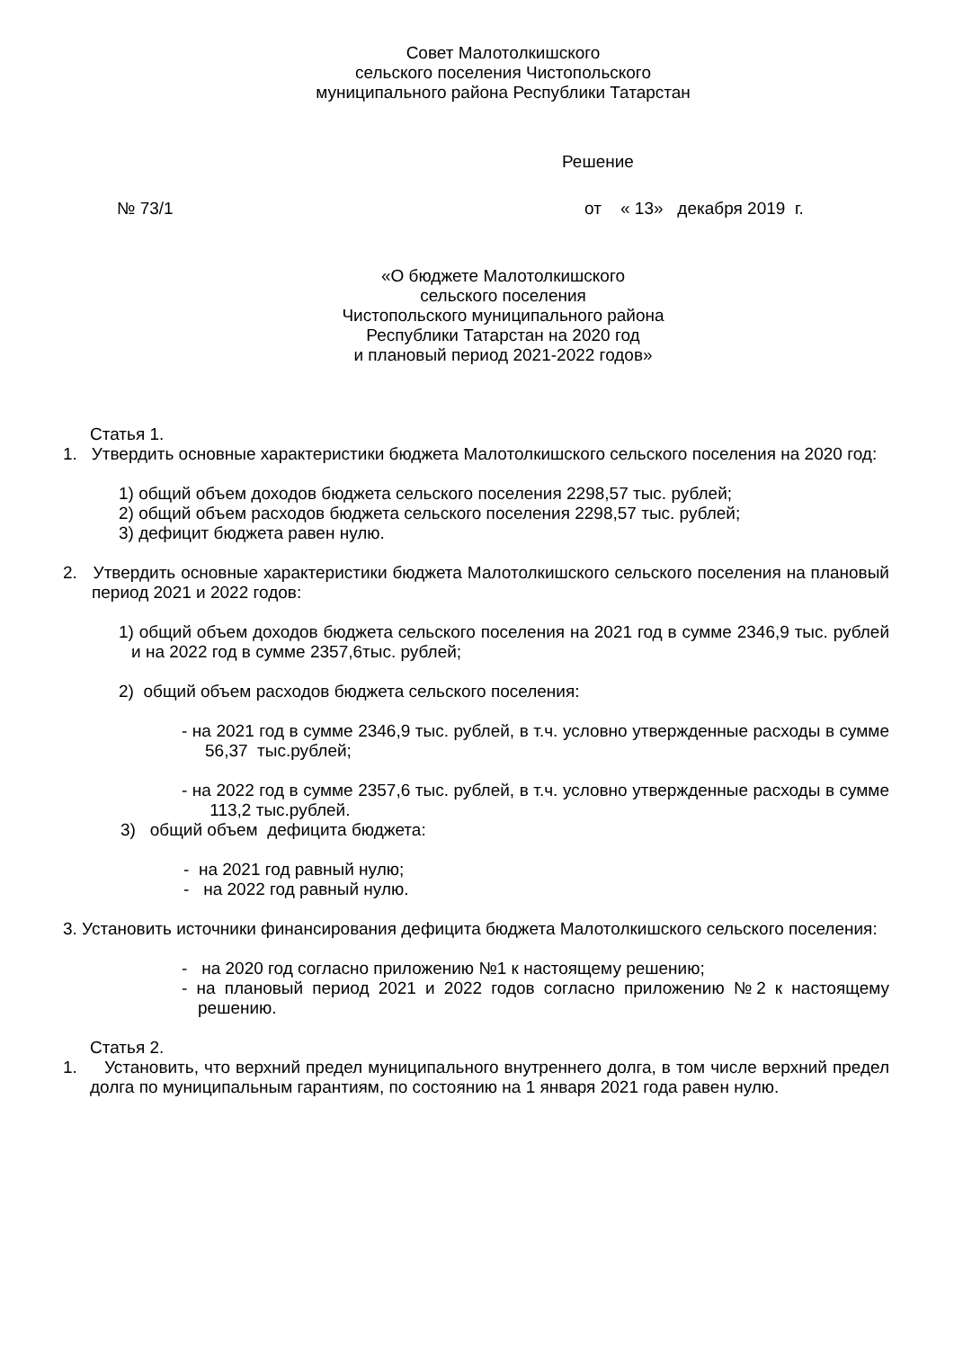Совет Малотолкишского
сельского поселения Чистопольского
муниципального района Республики Татарстан
Решение
№ 73/1 от « 13» декабря 2019 г.
«О бюджете Малотолкишского
сельского поселения
Чистопольского муниципального района
Республики Татарстан на 2020 год
и плановый период 2021-2022 годов»
Статья 1.
1. Утвердить основные характеристики бюджета Малотолкишского сельского поселения на 2020 год:
1) общий объем доходов бюджета сельского поселения 2298,57 тыс. рублей;
2) общий объем расходов бюджета сельского поселения 2298,57 тыс. рублей;
3) дефицит бюджета равен нулю.
2. Утвердить основные характеристики бюджета Малотолкишского сельского поселения на плановый период 2021 и 2022 годов:
1) общий объем доходов бюджета сельского поселения на 2021 год в сумме 2346,9 тыс. рублей и на 2022 год в сумме 2357,6тыс. рублей;
2) общий объем расходов бюджета сельского поселения:
- на 2021 год в сумме 2346,9 тыс. рублей, в т.ч. условно утвержденные расходы в сумме 56,37 тыс.рублей;
- на 2022 год в сумме 2357,6 тыс. рублей, в т.ч. условно утвержденные расходы в сумме 113,2 тыс.рублей.
3) общий объем дефицита бюджета:
- на 2021 год равный нулю;
- на 2022 год равный нулю.
3. Установить источники финансирования дефицита бюджета Малотолкишского сельского поселения:
- на 2020 год согласно приложению №1 к настоящему решению;
- на плановый период 2021 и 2022 годов согласно приложению №2 к настоящему решению.
Статья 2.
1. Установить, что верхний предел муниципального внутреннего долга, в том числе верхний предел долга по муниципальным гарантиям, по состоянию на 1 января 2021 года равен нулю.